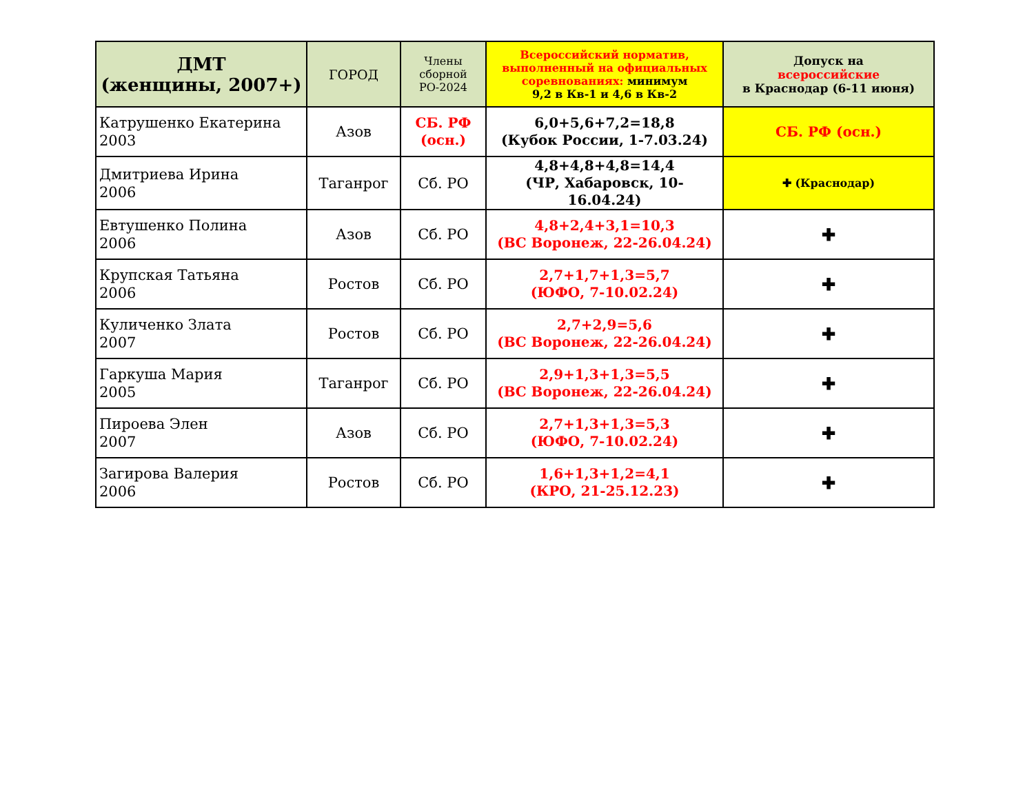| ДМТ (женщины, 2007+) | ГОРОД | Члены сборной РО-2024 | Всероссийский норматив, выполненный на официальных соревнованиях: минимум 9,2 в Кв-1 и 4,6 в Кв-2 | Допуск на всероссийские в Краснодар (6-11 июня) |
| --- | --- | --- | --- | --- |
| Катрушенко Екатерина 2003 | Азов | СБ. РФ (осн.) | 6,0+5,6+7,2=18,8 (Кубок России, 1-7.03.24) | СБ. РФ (осн.) |
| Дмитриева Ирина 2006 | Таганрог | Сб. РО | 4,8+4,8+4,8=14,4 (ЧР, Хабаровск, 10-16.04.24) | ✚ (Краснодар) |
| Евтушенко Полина 2006 | Азов | Сб. РО | 4,8+2,4+3,1=10,3 (ВС Воронеж, 22-26.04.24) | ✚ |
| Крупская Татьяна 2006 | Ростов | Сб. РО | 2,7+1,7+1,3=5,7 (ЮФО, 7-10.02.24) | ✚ |
| Куличенко Злата 2007 | Ростов | Сб. РО | 2,7+2,9=5,6 (ВС Воронеж, 22-26.04.24) | ✚ |
| Гаркуша Мария 2005 | Таганрог | Сб. РО | 2,9+1,3+1,3=5,5 (ВС Воронеж, 22-26.04.24) | ✚ |
| Пироева Элен 2007 | Азов | Сб. РО | 2,7+1,3+1,3=5,3 (ЮФО, 7-10.02.24) | ✚ |
| Загирова Валерия 2006 | Ростов | Сб. РО | 1,6+1,3+1,2=4,1 (КРО, 21-25.12.23) | ✚ |